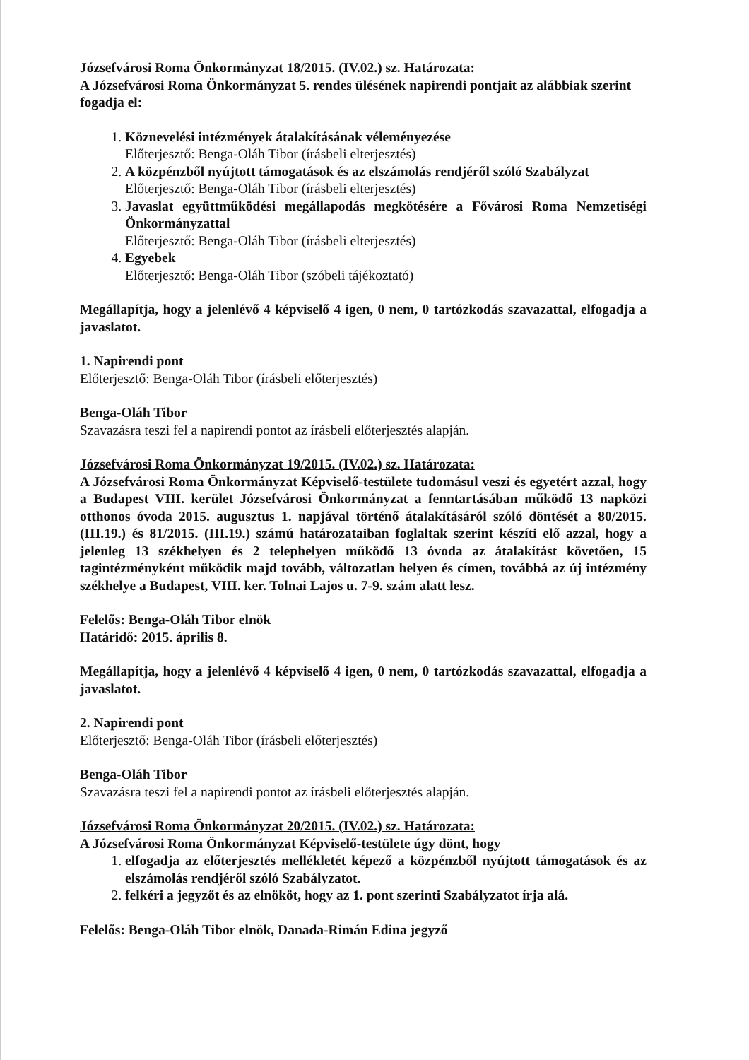Józsefvárosi Roma Önkormányzat 18/2015. (IV.02.) sz. Határozata:
A Józsefvárosi Roma Önkormányzat 5. rendes ülésének napirendi pontjait az alábbiak szerint fogadja el:
1. Köznevelési intézmények átalakításának véleményezése
Előterjesztő: Benga-Oláh Tibor (írásbeli elterjesztés)
2. A közpénzből nyújtott támogatások és az elszámolás rendjéről szóló Szabályzat
Előterjesztő: Benga-Oláh Tibor (írásbeli elterjesztés)
3. Javaslat együttműködési megállapodás megkötésére a Fővárosi Roma Nemzetiségi Önkormányzattal
Előterjesztő: Benga-Oláh Tibor (írásbeli elterjesztés)
4. Egyebek
Előterjesztő: Benga-Oláh Tibor (szóbeli tájékoztató)
Megállapítja, hogy a jelenlévő 4 képviselő 4 igen, 0 nem, 0 tartózkodás szavazattal, elfogadja a javaslatot.
1. Napirendi pont
Előterjesztő: Benga-Oláh Tibor (írásbeli előterjesztés)
Benga-Oláh Tibor
Szavazásra teszi fel a napirendi pontot az írásbeli előterjesztés alapján.
Józsefvárosi Roma Önkormányzat 19/2015. (IV.02.) sz. Határozata:
A Józsefvárosi Roma Önkormányzat Képviselő-testülete tudomásul veszi és egyetért azzal, hogy a Budapest VIII. kerület Józsefvárosi Önkormányzat a fenntartásában működő 13 napközi otthonos óvoda 2015. augusztus 1. napjával történő átalakításáról szóló döntését a 80/2015. (III.19.) és 81/2015. (III.19.) számú határozataiban foglaltak szerint készíti elő azzal, hogy a jelenleg 13 székhelyen és 2 telephelyen működő 13 óvoda az átalakítást követően, 15 tagintézményként működik majd tovább, változatlan helyen és címen, továbbá az új intézmény székhelye a Budapest, VIII. ker. Tolnai Lajos u. 7-9. szám alatt lesz.
Felelős: Benga-Oláh Tibor elnök
Határidő: 2015. április 8.
Megállapítja, hogy a jelenlévő 4 képviselő 4 igen, 0 nem, 0 tartózkodás szavazattal, elfogadja a javaslatot.
2. Napirendi pont
Előterjesztő: Benga-Oláh Tibor (írásbeli előterjesztés)
Benga-Oláh Tibor
Szavazásra teszi fel a napirendi pontot az írásbeli előterjesztés alapján.
Józsefvárosi Roma Önkormányzat 20/2015. (IV.02.) sz. Határozata:
A Józsefvárosi Roma Önkormányzat Képviselő-testülete úgy dönt, hogy
1. elfogadja az előterjesztés mellékletét képező a közpénzből nyújtott támogatások és az elszámolás rendjéről szóló Szabályzatot.
2. felkéri a jegyzőt és az elnököt, hogy az 1. pont szerinti Szabályzatot írja alá.
Felelős: Benga-Oláh Tibor elnök, Danada-Rimán Edina jegyző